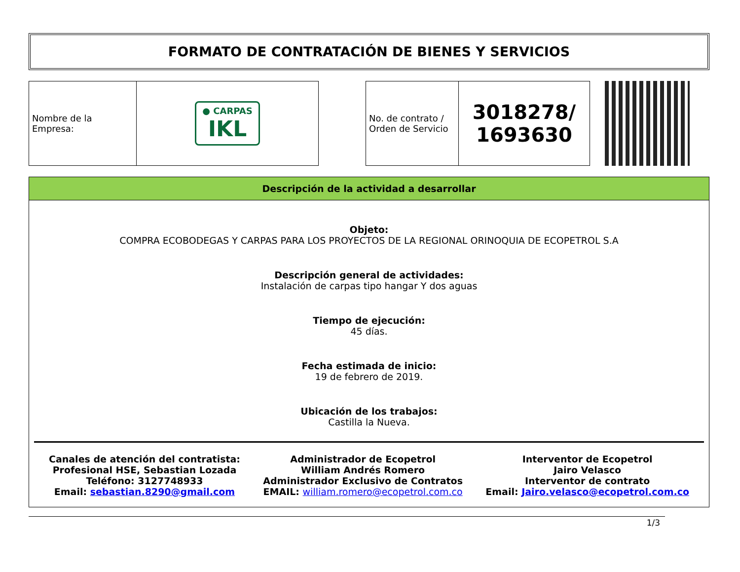FORMATO DE CONTRATACIÓN DE BIENES Y SERVICIOS
| Nombre de la Empresa: | ● CARPAS IKL |
| No. de contrato / Orden de Servicio | 3018278/ 1693630 |
Descripción de la actividad a desarrollar
Objeto:
COMPRA ECOBODEGAS Y CARPAS PARA LOS PROYECTOS DE LA REGIONAL ORINOQUIA DE ECOPETROL S.A
Descripción general de actividades:
Instalación de carpas tipo hangar Y dos aguas
Tiempo de ejecución:
45 días.
Fecha estimada de inicio:
19 de febrero de 2019.
Ubicación de los trabajos:
Castilla la Nueva.
Canales de atención del contratista:
Profesional HSE, Sebastian Lozada
Teléfono: 3127748933
Email: sebastian.8290@gmail.com
Administrador de Ecopetrol
William Andrés Romero
Administrador Exclusivo de Contratos
EMAIL: william.romero@ecopetrol.com.co
Interventor de Ecopetrol
Jairo Velasco
Interventor de contrato
Email: Jairo.velasco@ecopetrol.com.co
1/3